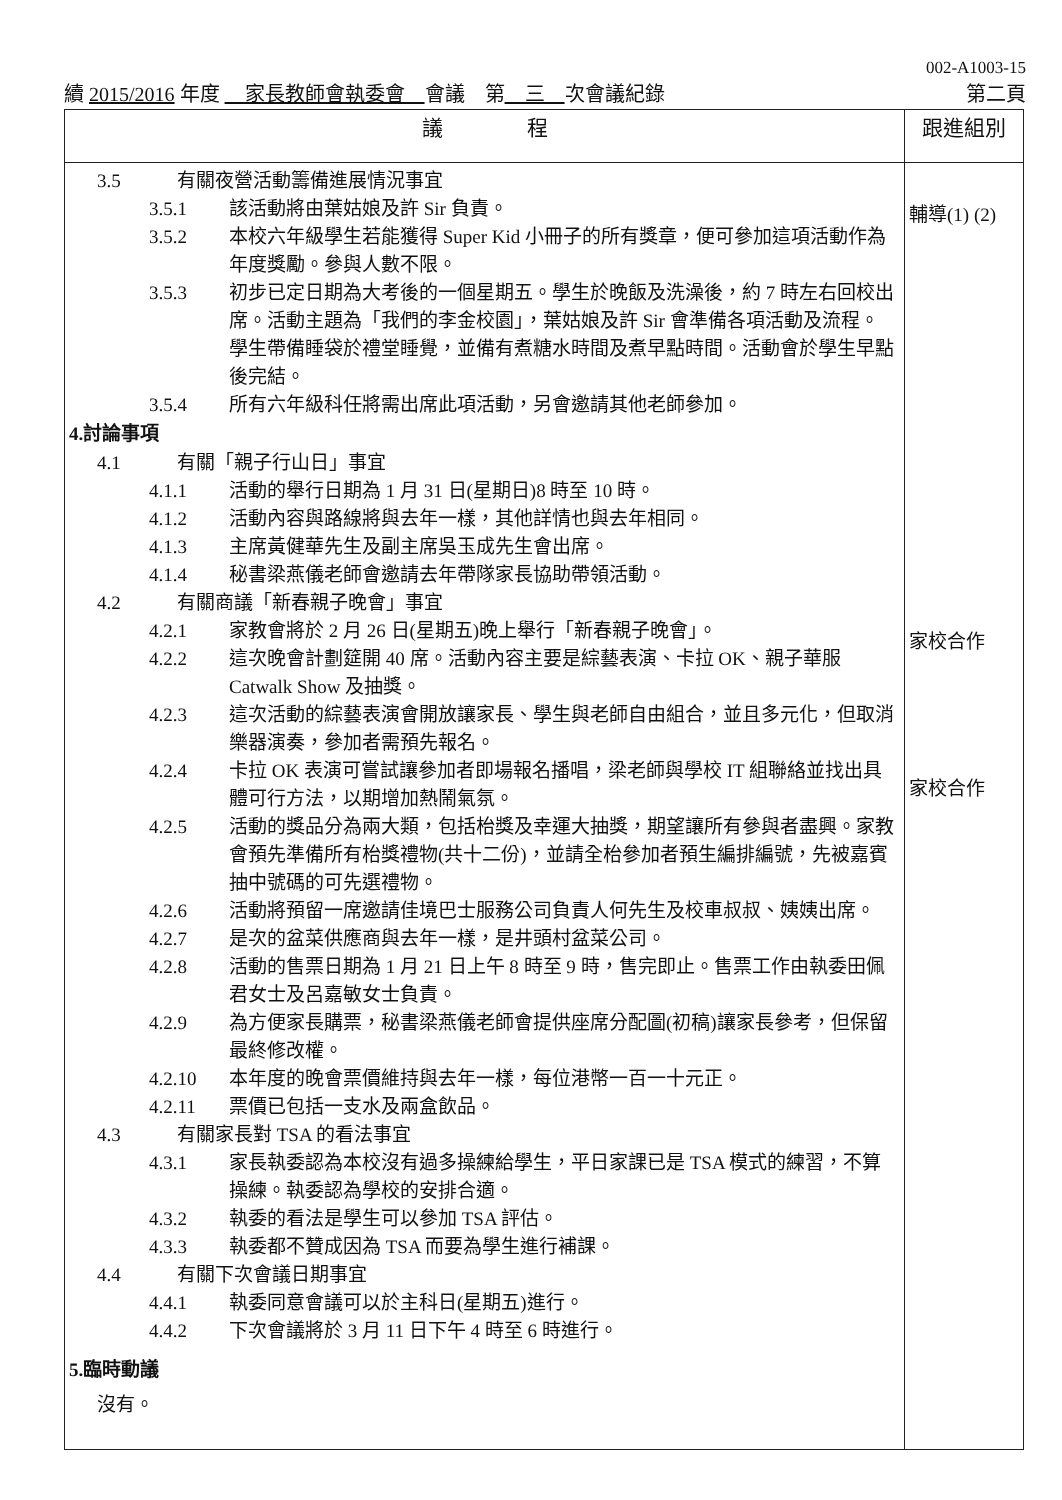002-A1003-15
續 2015/2016 年度 　家長教師會執委會　會議　第　三　次會議紀錄 第二頁
| 議 程 | 跟進組別 |
| --- | --- |
| 3.5 有關夜營活動籌備進展情況事宜 3.5.1 該活動將由葉姑娘及許 Sir 負責。 3.5.2 本校六年級學生若能獲得 Super Kid 小冊子的所有獎章，便可參加這項活動作為年度獎勵。參與人數不限。 3.5.3 初步已定日期為大考後的一個星期五。學生於晚飯及洗澡後，約 7 時左右回校出席。活動主題為「我們的李金校園」，葉姑娘及許 Sir 會準備各項活動及流程。學生帶備睡袋於禮堂睡覺，並備有煮糖水時間及煮早點時間。活動會於學生早點後完結。 3.5.4 所有六年級科任將需出席此項活動，另會邀請其他老師參加。 4.討論事項 4.1 有關「親子行山日」事宜 4.1.1 活動的舉行日期為 1 月 31 日(星期日)8 時至 10 時。 4.1.2 活動內容與路線將與去年一樣，其他詳情也與去年相同。 4.1.3 主席黃健華先生及副主席吳玉成先生會出席。 4.1.4 秘書梁燕儀老師會邀請去年帶隊家長協助帶領活動。 4.2 有關商議「新春親子晚會」事宜 4.2.1 家教會將於 2 月 26 日(星期五)晚上舉行「新春親子晚會」。 4.2.2 這次晚會計劃筵開 40 席。活動內容主要是綜藝表演、卡拉 OK、親子華服 Catwalk Show 及抽獎。 4.2.3 這次活動的綜藝表演會開放讓家長、學生與老師自由組合，並且多元化，但取消樂器演奏，參加者需預先報名。 4.2.4 卡拉 OK 表演可嘗試讓參加者即場報名播唱，梁老師與學校 IT 組聯絡並找出具體可行方法，以期增加熱鬧氣氛。 4.2.5 活動的獎品分為兩大類，包括枱獎及幸運大抽獎，期望讓所有參與者盡興。家教會預先準備所有枱獎禮物(共十二份)，並請全枱參加者預生編排編號，先被嘉賓抽中號碼的可先選禮物。 4.2.6 活動將預留一席邀請佳境巴士服務公司負責人何先生及校車叔叔、姨姨出席。 4.2.7 是次的盆菜供應商與去年一樣，是井頭村盆菜公司。 4.2.8 活動的售票日期為 1 月 21 日上午 8 時至 9 時，售完即止。售票工作由執委田佩君女士及呂嘉敏女士負責。 4.2.9 為方便家長購票，秘書梁燕儀老師會提供座席分配圖(初稿)讓家長參考，但保留最終修改權。 4.2.10 本年度的晚會票價維持與去年一樣，每位港幣一百一十元正。 4.2.11 票價已包括一支水及兩盒飲品。 4.3 有關家長對 TSA 的看法事宜 4.3.1 家長執委認為本校沒有過多操練給學生，平日家課已是 TSA 模式的練習，不算操練。執委認為學校的安排合適。 4.3.2 執委的看法是學生可以參加 TSA 評估。 4.3.3 執委都不贊成因為 TSA 而要為學生進行補課。 4.4 有關下次會議日期事宜 4.4.1 執委同意會議可以於主科日(星期五)進行。 4.4.2 下次會議將於 3 月 11 日下午 4 時至 6 時進行。 5.臨時動議 沒有。 | 輔導(1) (2) 家校合作 家校合作 |